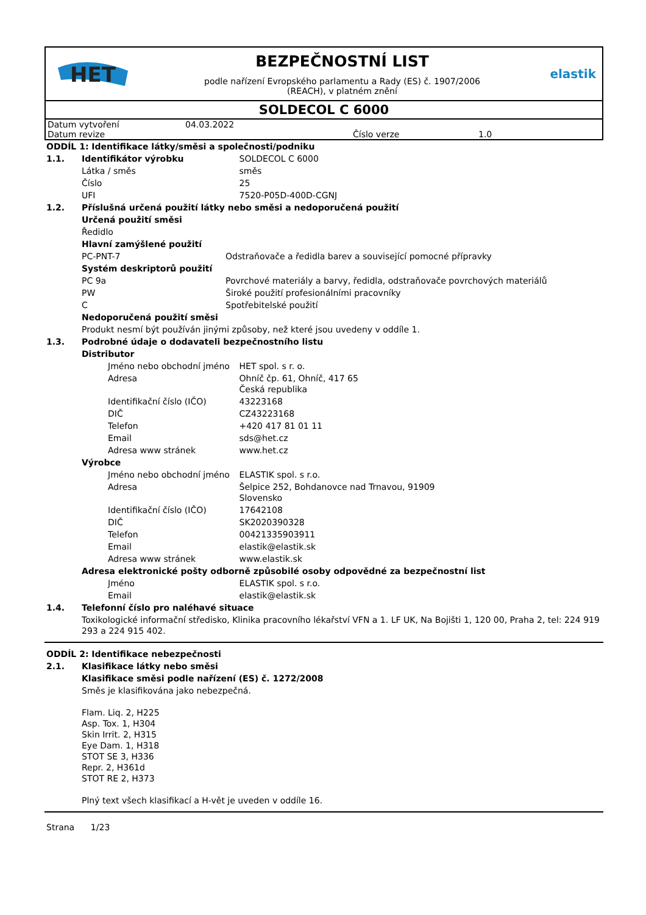HET
BEZPEČNOSTNÍ LIST
podle nařízení Evropského parlamentu a Rady (ES) č. 1907/2006
(REACH), v platném znění
elastik
SOLDECOL C 6000
| Datum vytvoření | 04.03.2022 | | |
| Datum revize | | Číslo verze | 1.0 |
| ODDÍL 1: Identifikace látky/směsi a společnosti/podniku | | | |
| 1.1. | Identifikátor výrobku | | SOLDECOL C 6000 |
| | Látka / směs | | směs |
| | Číslo | | 25 |
| | UFI | | 7520-P05D-400D-CGNJ |
| 1.2. | Příslušná určená použití látky nebo směsi a nedoporučená použití | | |
| | Určená použití směsi | | |
| | Ředidlo | | |
| | Hlavní zamýšlené použití | | |
| | PC-PNT-7 | Odstraňovače a ředidla barev a související pomocné přípravky | |
| | Systém deskriptorů použití | | |
| | PC 9a | Povrchové materiály a barvy, ředidla, odstraňovače povrchových materiálů | |
| | PW | Široké použití profesionálními pracovníky | |
| | C | Spotřebitelské použití | |
| | Nedoporučená použití směsi | | |
| | Produkt nesmí být používán jinými způsoby, než které jsou uvedeny v oddíle 1. | | |
| 1.3. | Podrobné údaje o dodavateli bezpečnostního listu | | |
| | Distributor | | |
| | Jméno nebo obchodní jméno | | HET spol. s r. o. |
| | Adresa | | Ohníč čp. 61, Ohníč, 417 65 Česká republika |
| | Identifikační číslo (IČO) | | 43223168 |
| | DIČ | | CZ43223168 |
| | Telefon | | +420 417 81 01 11 |
| | Email | | sds@het.cz |
| | Adresa www stránek | | www.het.cz |
| | Výrobce | | |
| | Jméno nebo obchodní jméno | | ELASTIK spol. s r.o. |
| | Adresa | | Šelpice 252, Bohdanovce nad Trnavou, 91909 Slovensko |
| | Identifikační číslo (IČO) | | 17642108 |
| | DIČ | | SK2020390328 |
| | Telefon | | 00421335903911 |
| | Email | | elastik@elastik.sk |
| | Adresa www stránek | | www.elastik.sk |
| | Adresa elektronické pošty odborně způsobilé osoby odpovědné za bezpečnostní list | | |
| | Jméno | | ELASTIK spol. s r.o. |
| | Email | | elastik@elastik.sk |
| 1.4. | Telefonní číslo pro naléhavé situace | | |
| | Toxikologické informační středisko, Klinika pracovního lékařství VFN a 1. LF UK, Na Bojišti 1, 120 00, Praha 2, tel: 224 919 293 a 224 915 402. | | |
| ODDÍL 2: Identifikace nebezpečnosti | |
| 2.1. | Klasifikace látky nebo směsi |
| | Klasifikace směsi podle nařízení (ES) č. 1272/2008 |
| | Směs je klasifikována jako nebezpečná. Flam. Liq. 2, H225 Asp. Tox. 1, H304 Skin Irrit. 2, H315 Eye Dam. 1, H318 STOT SE 3, H336 Repr. 2, H361d STOT RE 2, H373 Plný text všech klasifikací a H-vět je uveden v oddíle 16. |
Strana 1/23